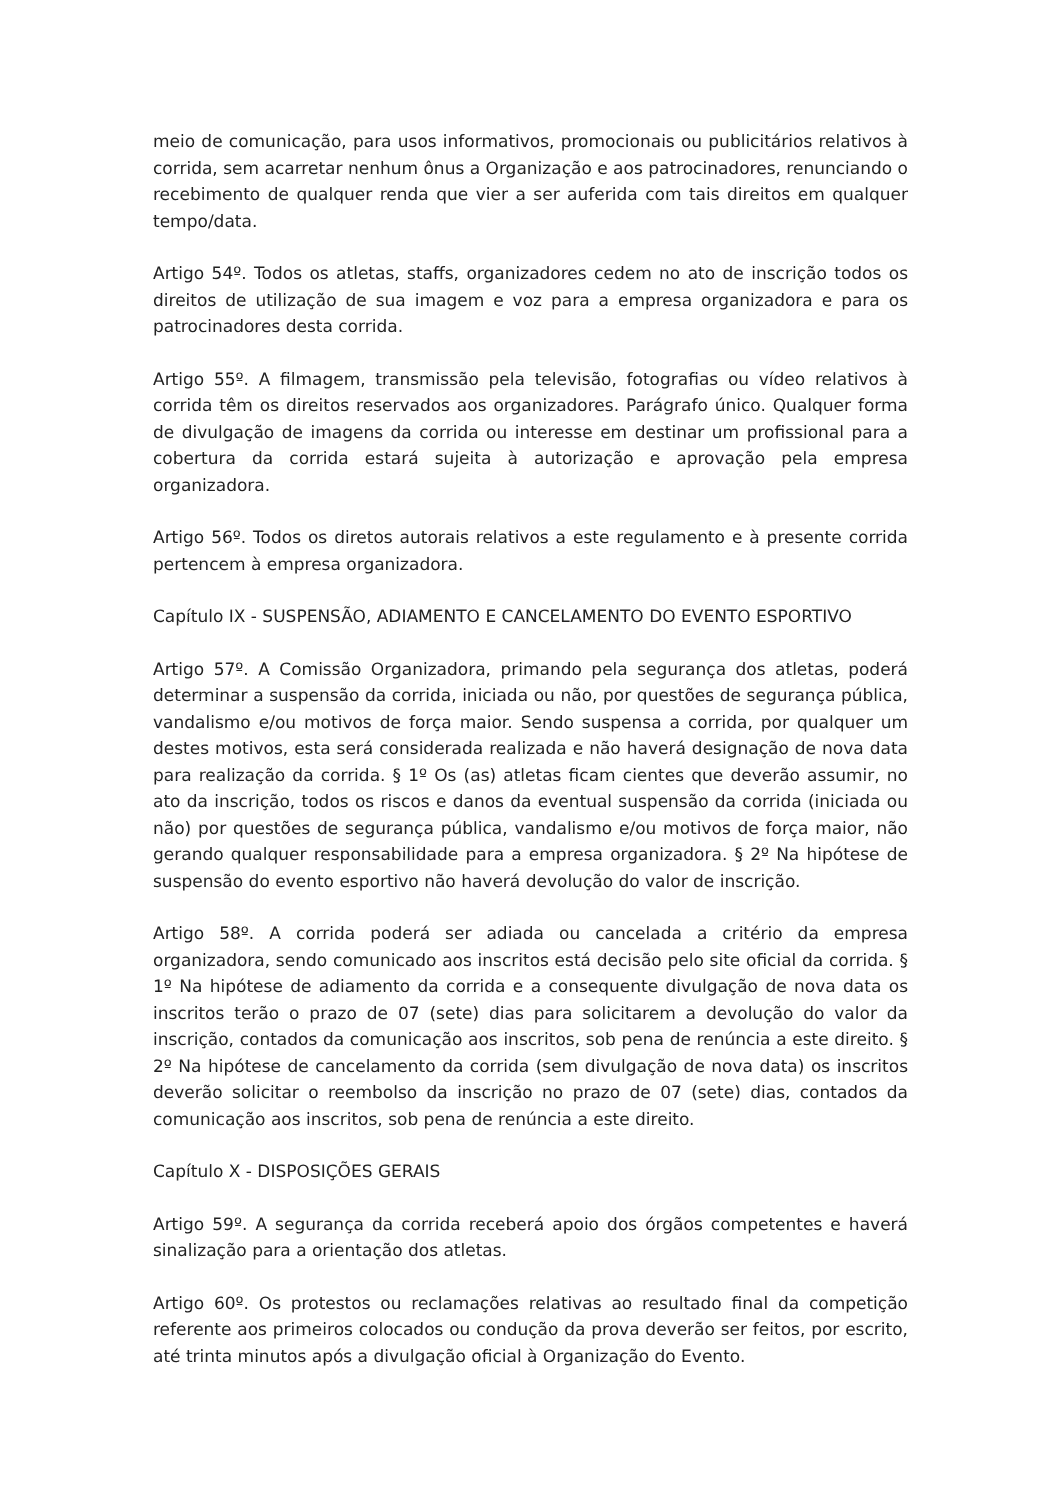meio de comunicação, para usos informativos, promocionais ou publicitários relativos à corrida, sem acarretar nenhum ônus a Organização e aos patrocinadores, renunciando o recebimento de qualquer renda que vier a ser auferida com tais direitos em qualquer tempo/data.
Artigo 54º. Todos os atletas, staffs, organizadores cedem no ato de inscrição todos os direitos de utilização de sua imagem e voz para a empresa organizadora e para os patrocinadores desta corrida.
Artigo 55º. A filmagem, transmissão pela televisão, fotografias ou vídeo relativos à corrida têm os direitos reservados aos organizadores. Parágrafo único. Qualquer forma de divulgação de imagens da corrida ou interesse em destinar um profissional para a cobertura da corrida estará sujeita à autorização e aprovação pela empresa organizadora.
Artigo 56º. Todos os diretos autorais relativos a este regulamento e à presente corrida pertencem à empresa organizadora.
Capítulo IX - SUSPENSÃO, ADIAMENTO E CANCELAMENTO DO EVENTO ESPORTIVO
Artigo 57º. A Comissão Organizadora, primando pela segurança dos atletas, poderá determinar a suspensão da corrida, iniciada ou não, por questões de segurança pública, vandalismo e/ou motivos de força maior. Sendo suspensa a corrida, por qualquer um destes motivos, esta será considerada realizada e não haverá designação de nova data para realização da corrida. § 1º Os (as) atletas ficam cientes que deverão assumir, no ato da inscrição, todos os riscos e danos da eventual suspensão da corrida (iniciada ou não) por questões de segurança pública, vandalismo e/ou motivos de força maior, não gerando qualquer responsabilidade para a empresa organizadora. § 2º Na hipótese de suspensão do evento esportivo não haverá devolução do valor de inscrição.
Artigo 58º. A corrida poderá ser adiada ou cancelada a critério da empresa organizadora, sendo comunicado aos inscritos está decisão pelo site oficial da corrida. § 1º Na hipótese de adiamento da corrida e a consequente divulgação de nova data os inscritos terão o prazo de 07 (sete) dias para solicitarem a devolução do valor da inscrição, contados da comunicação aos inscritos, sob pena de renúncia a este direito. § 2º Na hipótese de cancelamento da corrida (sem divulgação de nova data) os inscritos deverão solicitar o reembolso da inscrição no prazo de 07 (sete) dias, contados da comunicação aos inscritos, sob pena de renúncia a este direito.
Capítulo X - DISPOSIÇÕES GERAIS
Artigo 59º. A segurança da corrida receberá apoio dos órgãos competentes e haverá sinalização para a orientação dos atletas.
Artigo 60º. Os protestos ou reclamações relativas ao resultado final da competição referente aos primeiros colocados ou condução da prova deverão ser feitos, por escrito, até trinta minutos após a divulgação oficial à Organização do Evento.